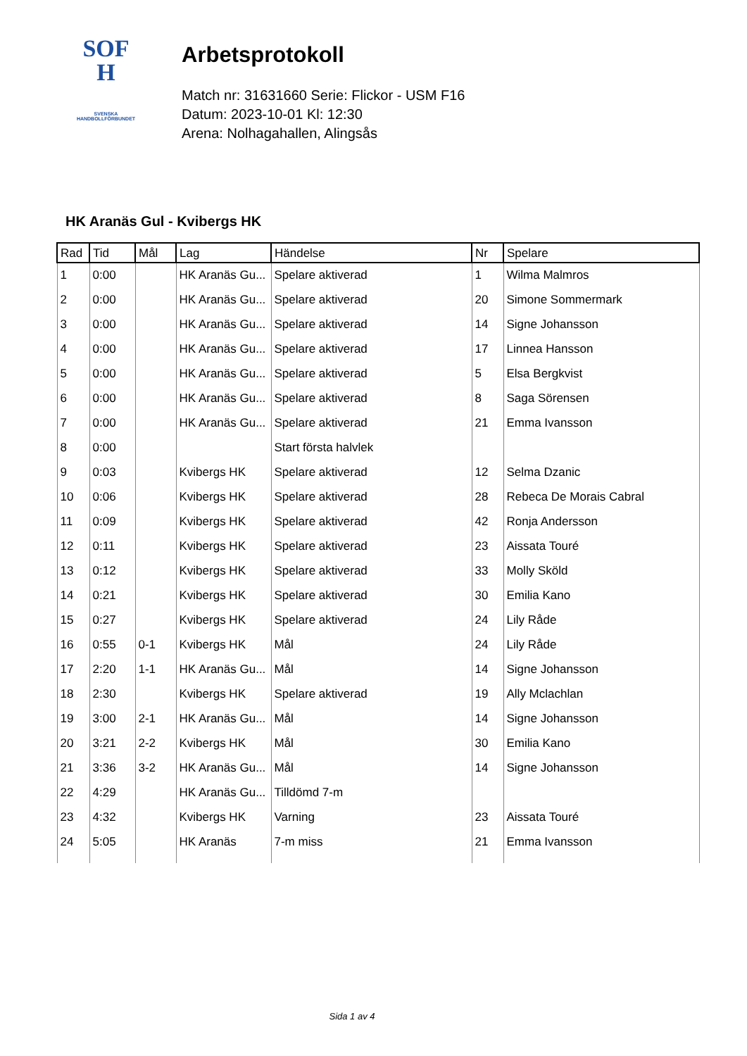SOF
H
SVENSKA
HANDBOLLFÖRBUNDET
Arbetsprotokoll
Match nr: 31631660 Serie: Flickor - USM F16
Datum: 2023-10-01 Kl: 12:30
Arena: Nolhagahallen, Alingsås
HK Aranäs Gul - Kvibergs HK
| Rad | Tid | Mål | Lag | Händelse | Nr | Spelare |
| --- | --- | --- | --- | --- | --- | --- |
| 1 | 0:00 | | HK Aranäs Gu... | Spelare aktiverad | 1 | Wilma Malmros |
| 2 | 0:00 | | HK Aranäs Gu... | Spelare aktiverad | 20 | Simone Sommermark |
| 3 | 0:00 | | HK Aranäs Gu... | Spelare aktiverad | 14 | Signe Johansson |
| 4 | 0:00 | | HK Aranäs Gu... | Spelare aktiverad | 17 | Linnea Hansson |
| 5 | 0:00 | | HK Aranäs Gu... | Spelare aktiverad | 5 | Elsa Bergkvist |
| 6 | 0:00 | | HK Aranäs Gu... | Spelare aktiverad | 8 | Saga Sörensen |
| 7 | 0:00 | | HK Aranäs Gu... | Spelare aktiverad | 21 | Emma Ivansson |
| 8 | 0:00 | | | Start första halvlek | | |
| 9 | 0:03 | | Kvibergs HK | Spelare aktiverad | 12 | Selma Dzanic |
| 10 | 0:06 | | Kvibergs HK | Spelare aktiverad | 28 | Rebeca De Morais Cabral |
| 11 | 0:09 | | Kvibergs HK | Spelare aktiverad | 42 | Ronja Andersson |
| 12 | 0:11 | | Kvibergs HK | Spelare aktiverad | 23 | Aissata Touré |
| 13 | 0:12 | | Kvibergs HK | Spelare aktiverad | 33 | Molly Sköld |
| 14 | 0:21 | | Kvibergs HK | Spelare aktiverad | 30 | Emilia Kano |
| 15 | 0:27 | | Kvibergs HK | Spelare aktiverad | 24 | Lily Råde |
| 16 | 0:55 | 0-1 | Kvibergs HK | Mål | 24 | Lily Råde |
| 17 | 2:20 | 1-1 | HK Aranäs Gu... | Mål | 14 | Signe Johansson |
| 18 | 2:30 | | Kvibergs HK | Spelare aktiverad | 19 | Ally Mclachlan |
| 19 | 3:00 | 2-1 | HK Aranäs Gu... | Mål | 14 | Signe Johansson |
| 20 | 3:21 | 2-2 | Kvibergs HK | Mål | 30 | Emilia Kano |
| 21 | 3:36 | 3-2 | HK Aranäs Gu... | Mål | 14 | Signe Johansson |
| 22 | 4:29 | | HK Aranäs Gu... | Tilldömd 7-m | | |
| 23 | 4:32 | | Kvibergs HK | Varning | 23 | Aissata Touré |
| 24 | 5:05 | | HK Aranäs | 7-m miss | 21 | Emma Ivansson |
Sida 1 av 4